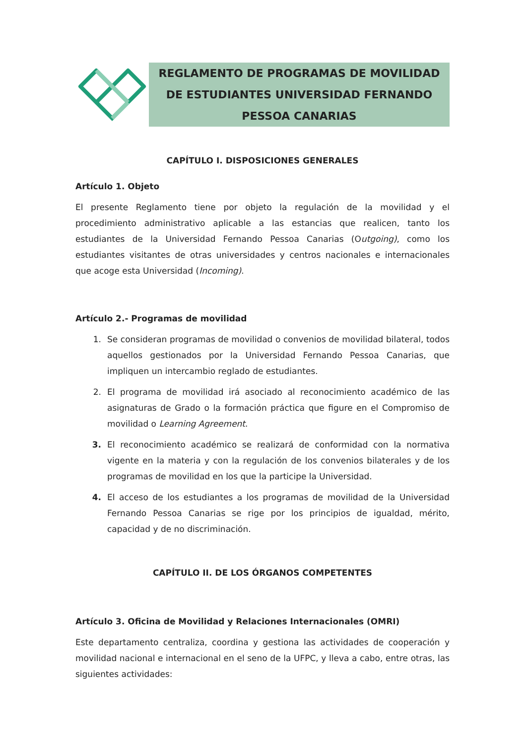REGLAMENTO DE PROGRAMAS DE MOVILIDAD DE ESTUDIANTES UNIVERSIDAD FERNANDO PESSOA CANARIAS
CAPÍTULO I. DISPOSICIONES GENERALES
Artículo 1. Objeto
El presente Reglamento tiene por objeto la regulación de la movilidad y el procedimiento administrativo aplicable a las estancias que realicen, tanto los estudiantes de la Universidad Fernando Pessoa Canarias (Outgoing), como los estudiantes visitantes de otras universidades y centros nacionales e internacionales que acoge esta Universidad (Incoming).
Artículo 2.- Programas de movilidad
1. Se consideran programas de movilidad o convenios de movilidad bilateral, todos aquellos gestionados por la Universidad Fernando Pessoa Canarias, que impliquen un intercambio reglado de estudiantes.
2. El programa de movilidad irá asociado al reconocimiento académico de las asignaturas de Grado o la formación práctica que figure en el Compromiso de movilidad o Learning Agreement.
3. El reconocimiento académico se realizará de conformidad con la normativa vigente en la materia y con la regulación de los convenios bilaterales y de los programas de movilidad en los que la participe la Universidad.
4. El acceso de los estudiantes a los programas de movilidad de la Universidad Fernando Pessoa Canarias se rige por los principios de igualdad, mérito, capacidad y de no discriminación.
CAPÍTULO II. DE LOS ÓRGANOS COMPETENTES
Artículo 3. Oficina de Movilidad y Relaciones Internacionales (OMRI)
Este departamento centraliza, coordina y gestiona las actividades de cooperación y movilidad nacional e internacional en el seno de la UFPC, y lleva a cabo, entre otras, las siguientes actividades: